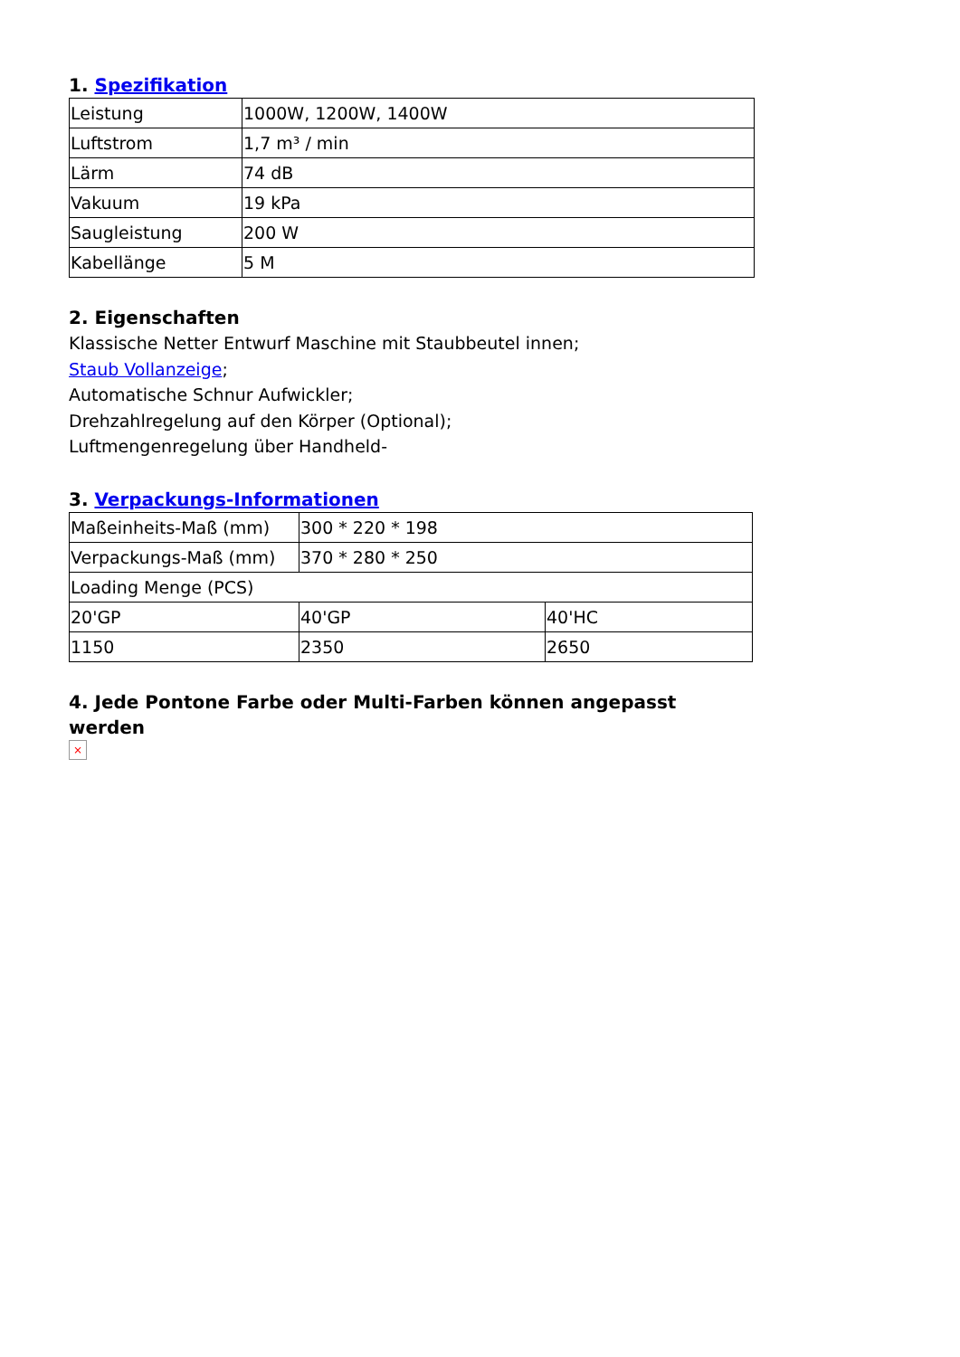1. Spezifikation
| Leistung | 1000W, 1200W, 1400W |
| Luftstrom | 1,7 m³ / min |
| Lärm | 74 dB |
| Vakuum | 19 kPa |
| Saugleistung | 200 W |
| Kabellänge | 5 M |
2. Eigenschaften
Klassische Netter Entwurf Maschine mit Staubbeutel innen;
Staub Vollanzeige;
Automatische Schnur Aufwickler;
Drehzahlregelung auf den Körper (Optional);
Luftmengenregelung über Handheld-
3. Verpackungs-Informationen
| Maßeinheits-Maß (mm) | 300 * 220 * 198 | |
| Verpackungs-Maß (mm) | 370 * 280 * 250 | |
| Loading Menge (PCS) | | |
| 20'GP | 40'GP | 40'HC |
| 1150 | 2350 | 2650 |
4. Jede Pontone Farbe oder Multi-Farben können angepasst werden
×